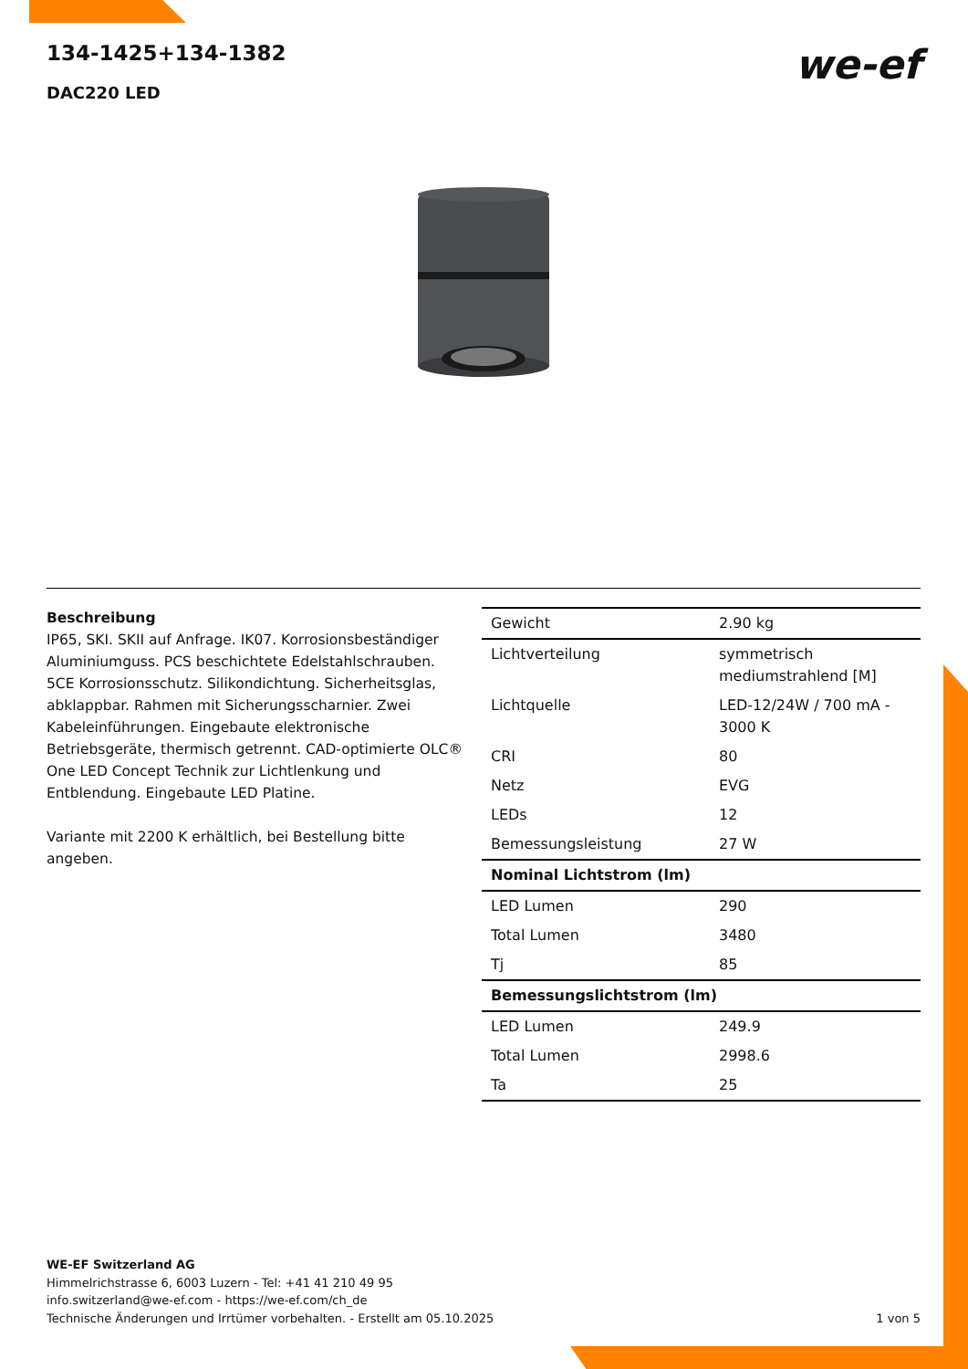134-1425+134-1382
DAC220 LED
we-ef
Beschreibung
IP65, SKI. SKII auf Anfrage. IK07. Korrosionsbeständiger Aluminiumguss. PCS beschichtete Edelstahlschrauben. 5CE Korrosionsschutz. Silikondichtung. Sicherheitsglas, abklappbar. Rahmen mit Sicherungsscharnier. Zwei Kabeleinführungen. Eingebaute elektronische Betriebsgeräte, thermisch getrennt. CAD-optimierte OLC® One LED Concept Technik zur Lichtlenkung und Entblendung. Eingebaute LED Platine.
Variante mit 2200 K erhältlich, bei Bestellung bitte angeben.
| Gewicht | 2.90 kg |
| Lichtverteilung | symmetrisch mediumstrahlend [M] |
| Lichtquelle | LED-12/24W / 700 mA - 3000 K |
| CRI | 80 |
| Netz | EVG |
| LEDs | 12 |
| Bemessungsleistung | 27 W |
| Nominal Lichtstrom (lm) | |
| LED Lumen | 290 |
| Total Lumen | 3480 |
| Tj | 85 |
| Bemessungslichtstrom (lm) | |
| LED Lumen | 249.9 |
| Total Lumen | 2998.6 |
| Ta | 25 |
WE-EF Switzerland AG
Himmelrichstrasse 6, 6003 Luzern - Tel: +41 41 210 49 95
info.switzerland@we-ef.com - https://we-ef.com/ch_de
Technische Änderungen und Irrtümer vorbehalten. - Erstellt am 05.10.2025
1 von 5